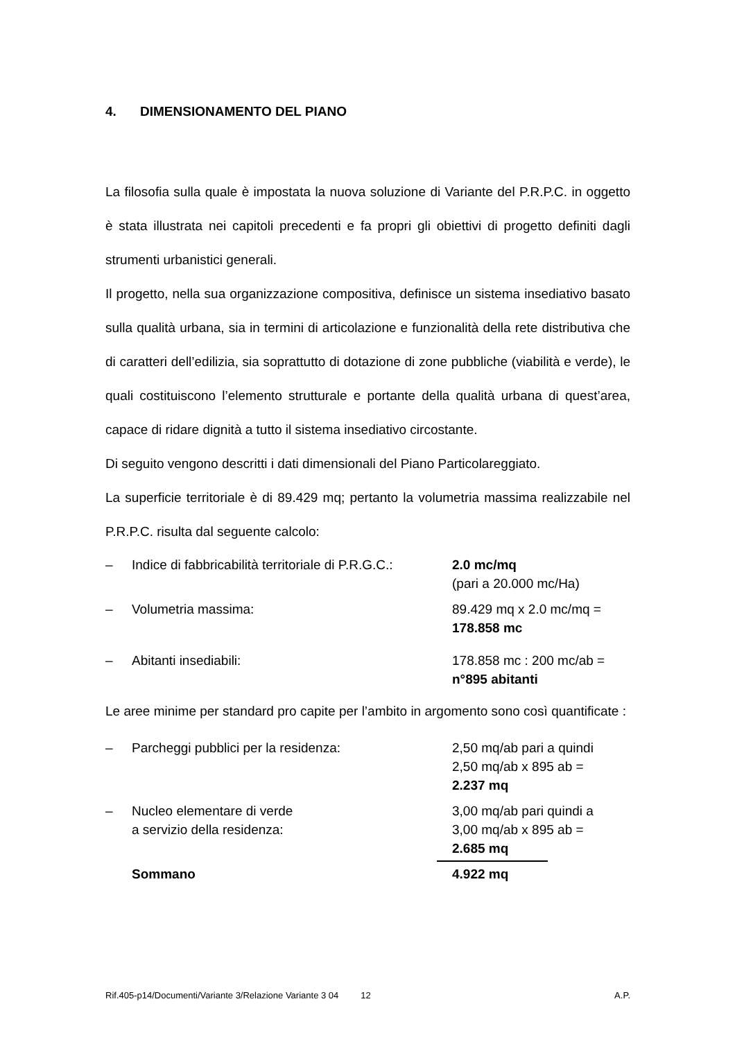4. DIMENSIONAMENTO DEL PIANO
La filosofia sulla quale è impostata la nuova soluzione di Variante del P.R.P.C. in oggetto è stata illustrata nei capitoli precedenti e fa propri gli obiettivi di progetto definiti dagli strumenti urbanistici generali.
Il progetto, nella sua organizzazione compositiva, definisce un sistema insediativo basato sulla qualità urbana, sia in termini di articolazione e funzionalità della rete distributiva che di caratteri dell’edilizia, sia soprattutto di dotazione di zone pubbliche (viabilità e verde), le quali costituiscono l’elemento strutturale e portante della qualità urbana di quest’area, capace di ridare dignità a tutto il sistema insediativo circostante.
Di seguito vengono descritti i dati dimensionali del Piano Particolareggiato.
La superficie territoriale è di 89.429 mq; pertanto la volumetria massima realizzabile nel P.R.P.C. risulta dal seguente calcolo:
– Indice di fabbricabilità territoriale di P.R.G.C.:
2.0 mc/mq
(pari a 20.000 mc/Ha)
– Volumetria massima: 89.429 mq x 2.0 mc/mq =
178.858 mc
– Abitanti insediabili: 178.858 mc : 200 mc/ab =
n°895 abitanti
Le aree minime per standard pro capite per l’ambito in argomento sono così quantificate :
– Parcheggi pubblici per la residenza: 2,50 mq/ab pari a quindi
2,50 mq/ab x 895 ab =
2.237 mq
– Nucleo elementare di verde
a servizio della residenza:
3,00 mq/ab pari quindi a
3,00 mq/ab x 895 ab =
2.685 mq
Sommano 4.922 mq
Rif.405-p14/Documenti/Variante 3/Relazione Variante 3 04 12 A.P.